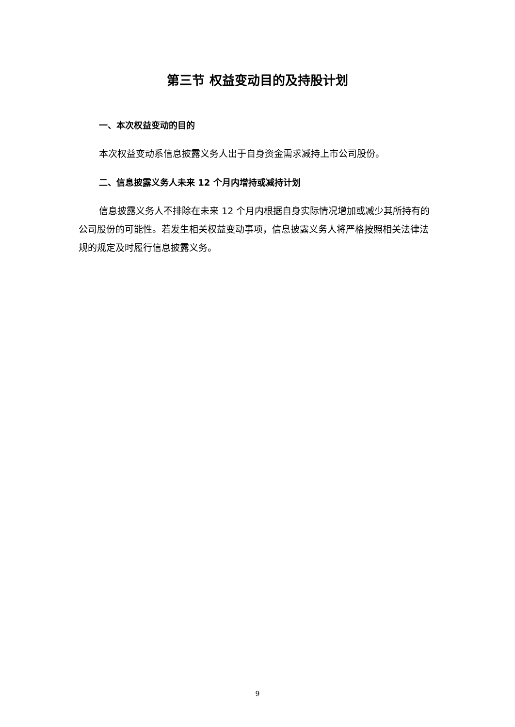第三节 权益变动目的及持股计划
一、本次权益变动的目的
本次权益变动系信息披露义务人出于自身资金需求减持上市公司股份。
二、信息披露义务人未来 12 个月内增持或减持计划
信息披露义务人不排除在未来 12 个月内根据自身实际情况增加或减少其所持有的公司股份的可能性。若发生相关权益变动事项，信息披露义务人将严格按照相关法律法规的规定及时履行信息披露义务。
9